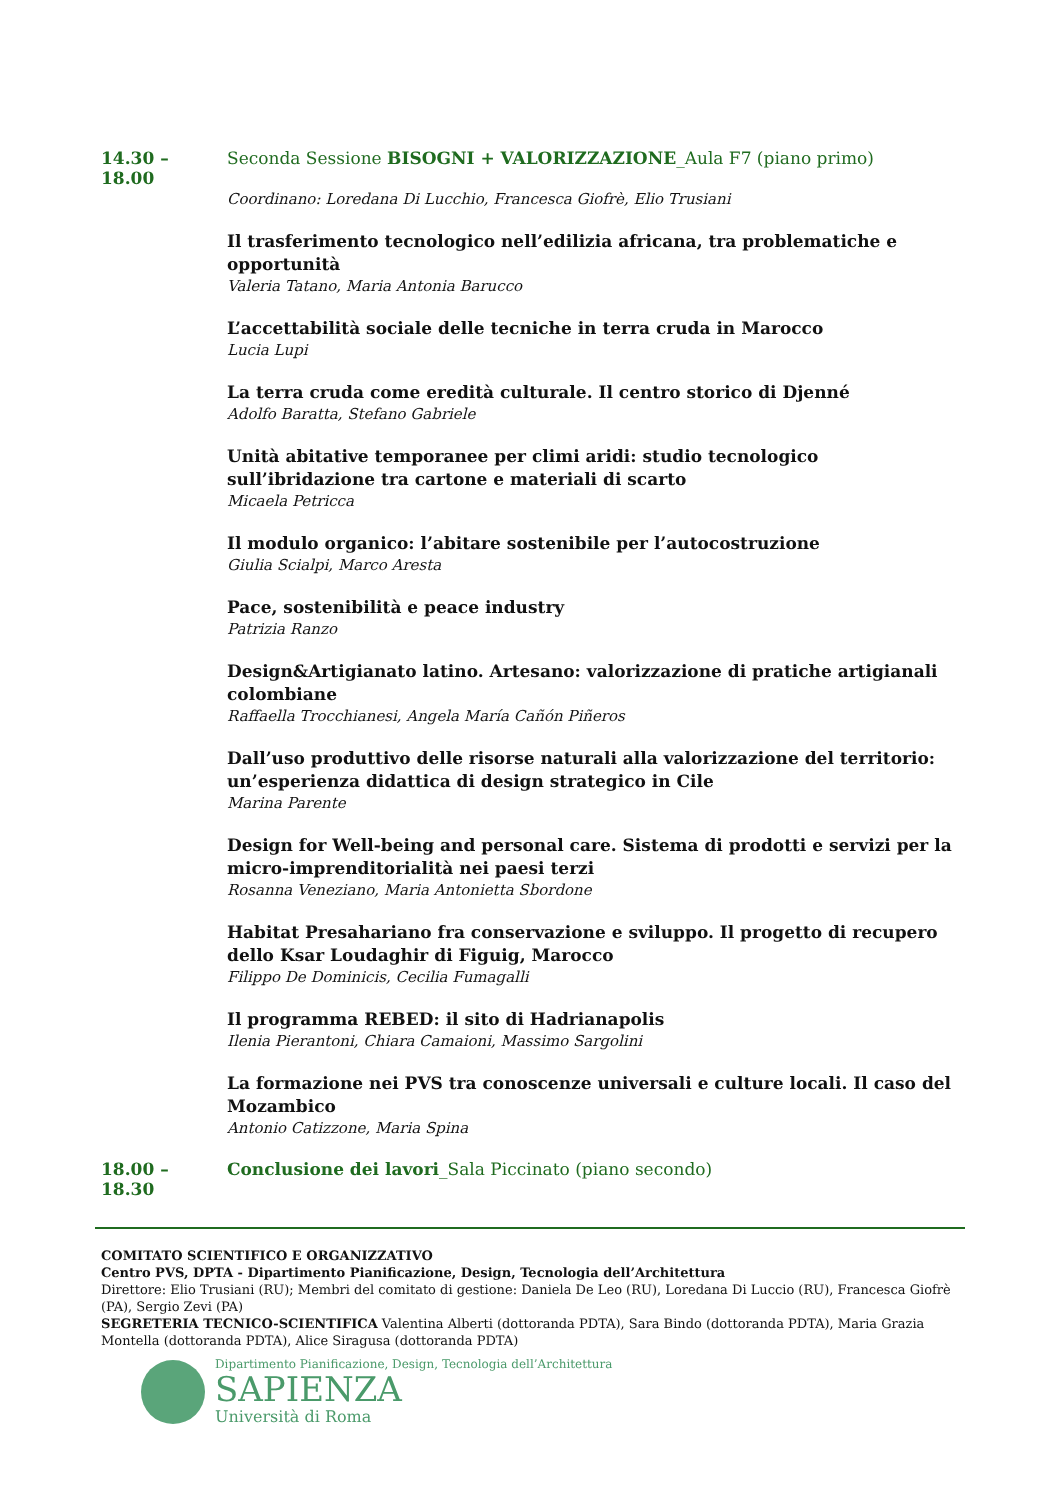14.30 – 18.00 Seconda Sessione BISOGNI + VALORIZZAZIONE_Aula F7 (piano primo)
Coordinano: Loredana Di Lucchio, Francesca Giofrè, Elio Trusiani
Il trasferimento tecnologico nell’edilizia africana, tra problematiche e opportunità
Valeria Tatano, Maria Antonia Barucco
L’accettabilità sociale delle tecniche in terra cruda in Marocco
Lucia Lupi
La terra cruda come eredità culturale. Il centro storico di Djenné
Adolfo Baratta, Stefano Gabriele
Unità abitative temporanee per climi aridi: studio tecnologico sull’ibridazione tra cartone e materiali di scarto
Micaela Petricca
Il modulo organico: l’abitare sostenibile per l’autocostruzione
Giulia Scialpi, Marco Aresta
Pace, sostenibilità e peace industry
Patrizia Ranzo
Design&Artigianato latino. Artesano: valorizzazione di pratiche artigianali colombiane
Raffaella Trocchianesi, Angela María Cañón Piñeros
Dall’uso produttivo delle risorse naturali alla valorizzazione del territorio: un’esperienza didattica di design strategico in Cile
Marina Parente
Design for Well-being and personal care. Sistema di prodotti e servizi per la micro-imprenditorialità nei paesi terzi
Rosanna Veneziano, Maria Antonietta Sbordone
Habitat Presahariano fra conservazione e sviluppo. Il progetto di recupero dello Ksar Loudaghir di Figuig, Marocco
Filippo De Dominicis, Cecilia Fumagalli
Il programma REBED: il sito di Hadrianapolis
Ilenia Pierantoni, Chiara Camaioni, Massimo Sargolini
La formazione nei PVS tra conoscenze universali e culture locali. Il caso del Mozambico
Antonio Catizzone, Maria Spina
18.00 – 18.30 Conclusione dei lavori_Sala Piccinato (piano secondo)
COMITATO SCIENTIFICO E ORGANIZZATIVO
Centro PVS, DPTA - Dipartimento Pianificazione, Design, Tecnologia dell’Architettura
Direttore: Elio Trusiani (RU); Membri del comitato di gestione: Daniela De Leo (RU), Loredana Di Luccio (RU), Francesca Giofrè (PA), Sergio Zevi (PA)
SEGRETERIA TECNICO-SCIENTIFICA Valentina Alberti (dottoranda PDTA), Sara Bindo (dottoranda PDTA), Maria Grazia Montella (dottoranda PDTA), Alice Siragusa (dottoranda PDTA)
Dipartimento Pianificazione, Design, Tecnologia dell’Architettura
SAPIENZA
Università di Roma